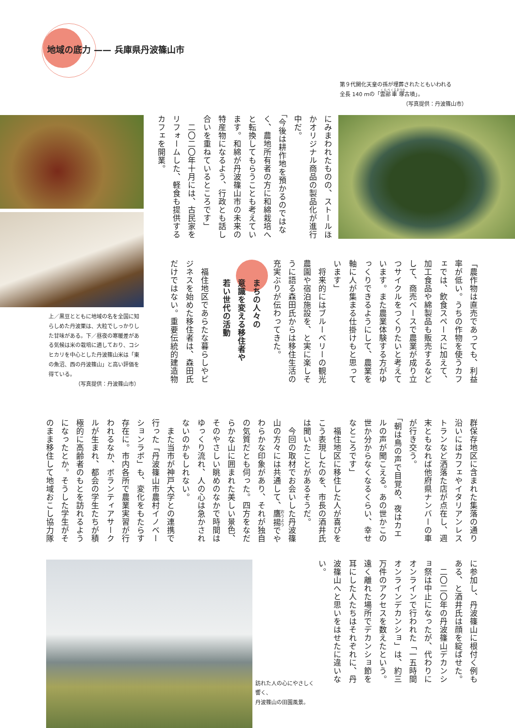地域の底力 —— 兵庫県丹波篠山市
第９代開化天皇の孫が埋葬されたともいわれる
全長 140 ｍの「雲部車塚古墳」。
（写真提供：丹波篠山市）
にみまわれたものの、ストールほかオリジナル商品の製品化が進行中だ。
「今後は耕作地を預かるのではなく、農地所有者の方に和綿栽培へと転換してもらうことも考えています。和綿が丹波篠山市の未来の特産物になるよう、行政とも話し合いを重ねているところです」
　二〇二〇年十月には、古民家をリフォームした、軽食も提供するカフェを開業。
「農作物は直売であっても、利益率が低い。うちの作物を使うカフェでは、飲食スペースに加えて、加工食品や綿製品も販売するなどして、商売ベースで農業が成り立つサイクルをつくりたいと考えています。また農業体験する方がゆっくりできるようにして、農業を軸に人が集まる仕掛けもと思っています」
　将来的にはブルーベリーの観光農園や宿泊施設を、と実に楽しそうに語る森田氏からは移住生活の充実ぶりが伝わってきた。
まちの人々の
意識を変える移住者や
若い世代の活動
　福住地区であらたな暮らしやビジネスを始めた移住者は、森田氏だけではない。重要伝統的建造物
上／黒豆とともに地域の名を全国に知らしめた丹波栗は、大粒でしっかりした甘味がある。下／昼夜の寒暖差がある気候は米の栽培に適しており、コシヒカリを中心とした丹波篠山米は「東の魚沼、西の丹波篠山」と高い評価を得ている。
（写真提供：丹波篠山市）
群保存地区に含まれた集落の通り沿いにはカフェやイタリアンレストランなど洒落た店が点在し、週末ともなれば他府県ナンバーの車が行き交う。
「朝は鳥の声で目覚め、夜はカエルの声が聞こえる。あの世かこの世か分からなくなるくらい、幸せなところです」
　福住地区に移住した人が喜びをこう表現したのを、市長の酒井氏は聞いたことがあるそうだ。
　今回の取材でお会いした丹波篠山の方々には共通して、鷹揚でやわらかな印象があり、それが独自の気質だとも伺った。四方をなだらかな山に囲まれた美しい景色、そのやさしい眺めのなかで時間はゆっくり流れ、人の心は急かされないのかもしれない。
　また当市が神戸大学との連携で行った「丹波篠山市農村イノベーションラボ」も、変化をもたらす存在に。市内各所で農業実習が行われるなか、ボランティアサークルが生まれ、都会の学生たちが積極的に高齢者のもとを訪れるようになったとか。そうした学生がそのまま移住して地域おこし協力隊
に参加し、丹波篠山に根付く例もある、と酒井氏は顔を綻ばせた。
　二〇二〇年の丹波篠山デカンショ祭は中止になったが、代わりにオンラインで行われた「一五時間オンラインデカンショ」は、約三万件のアクセスを数えたという。遠く離れた場所でデカンショ節を耳にした人たちはそれぞれに、丹波篠山へと思いをはせたに違いない。
訪れた人の心にやさしく響く、
丹波篠山の田園風景。